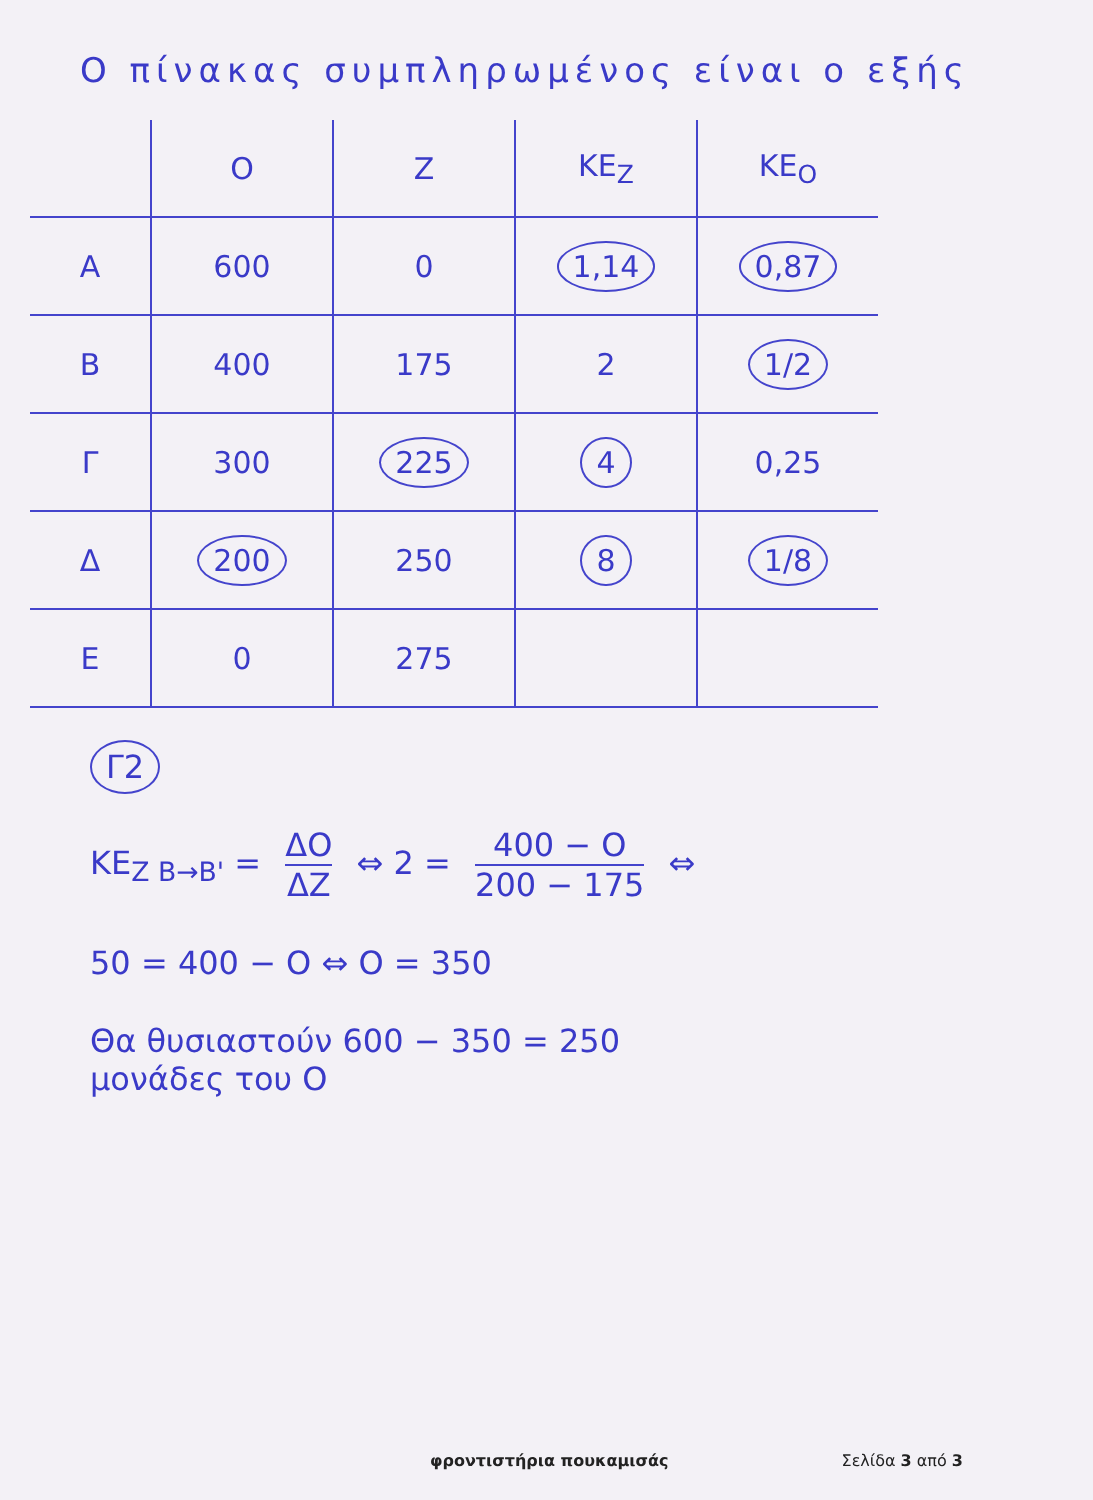Ο πίνακας συμπληρωμένος είναι ο εξής
| | Ο | Ζ | ΚΕ<sub>Ζ</sub> | ΚΕ<sub>Ο</sub> |
| --- | --- | --- | --- | --- |
| Α | 600 | 0 | 1,14 | 0,87 |
| Β | 400 | 175 | 2 | 1/2 |
| Γ | 300 | 225 | 4 | 0,25 |
| Δ | 200 | 250 | 8 | 1/8 |
| Ε | 0 | 275 | | |
Γ2
ΚΕ<sub>Ζ Β→Β'</sub> = ΔΟ ΔΖ ⇔ 2 = 400 − Ο 200 − 175 ⇔
50 = 400 − Ο ⇔ Ο = 350
Θα θυσιαστούν 600 − 350 = 250
μονάδες του Ο
φροντιστήρια πουκαμισάς Σελίδα 3 από 3